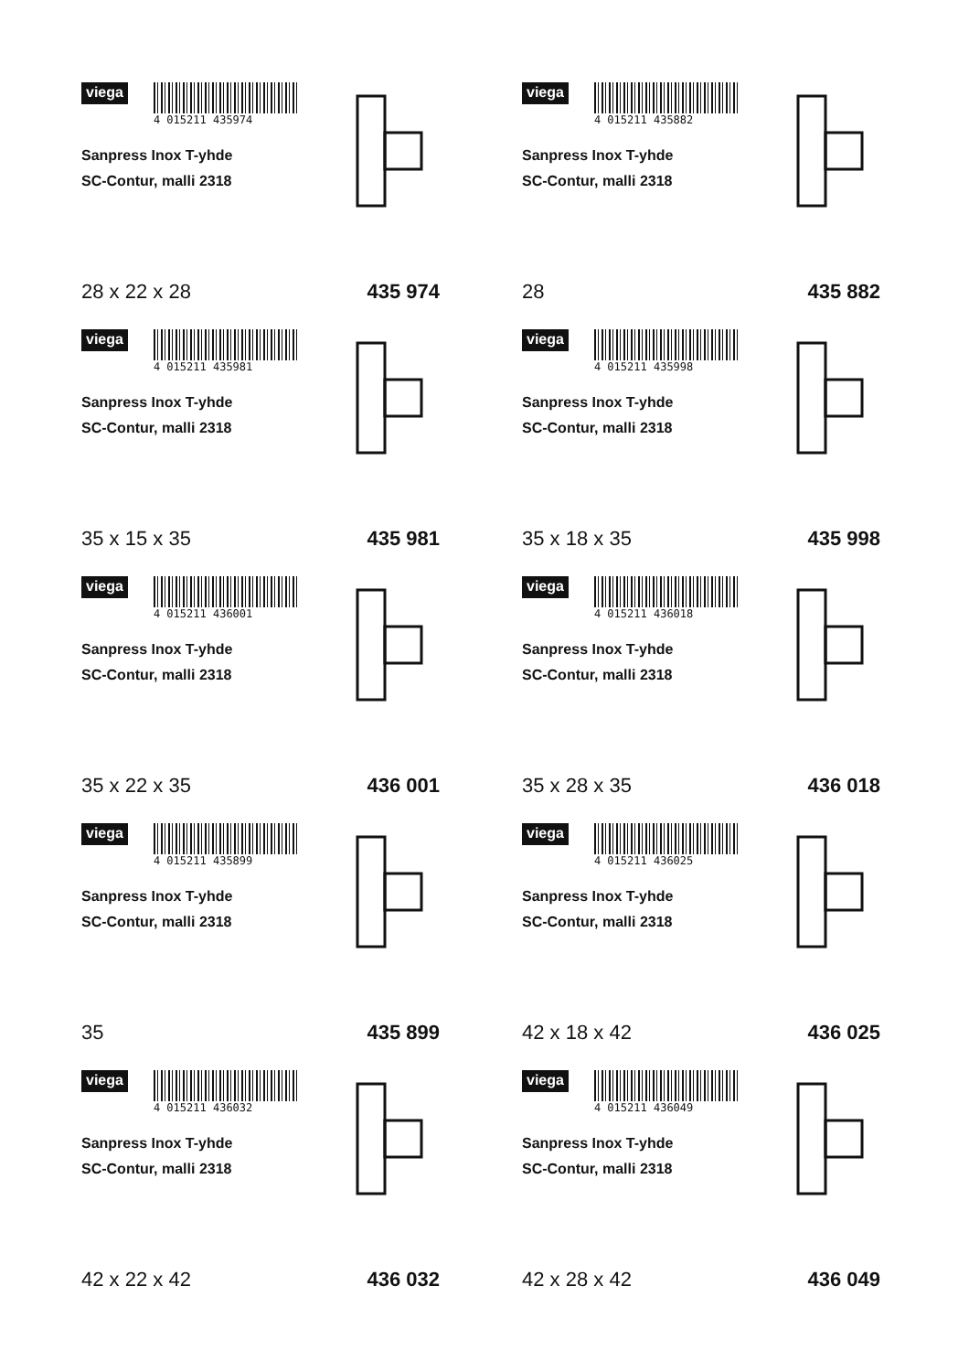viega
4 015211 435974
Sanpress Inox T-yhde
SC-Contur, malli 2318
28 x 22 x 28 435 974
viega
4 015211 435882
Sanpress Inox T-yhde
SC-Contur, malli 2318
28 435 882
viega
4 015211 435981
Sanpress Inox T-yhde
SC-Contur, malli 2318
35 x 15 x 35 435 981
viega
4 015211 435998
Sanpress Inox T-yhde
SC-Contur, malli 2318
35 x 18 x 35 435 998
viega
4 015211 436001
Sanpress Inox T-yhde
SC-Contur, malli 2318
35 x 22 x 35 436 001
viega
4 015211 436018
Sanpress Inox T-yhde
SC-Contur, malli 2318
35 x 28 x 35 436 018
viega
4 015211 435899
Sanpress Inox T-yhde
SC-Contur, malli 2318
35 435 899
viega
4 015211 436025
Sanpress Inox T-yhde
SC-Contur, malli 2318
42 x 18 x 42 436 025
viega
4 015211 436032
Sanpress Inox T-yhde
SC-Contur, malli 2318
42 x 22 x 42 436 032
viega
4 015211 436049
Sanpress Inox T-yhde
SC-Contur, malli 2318
42 x 28 x 42 436 049